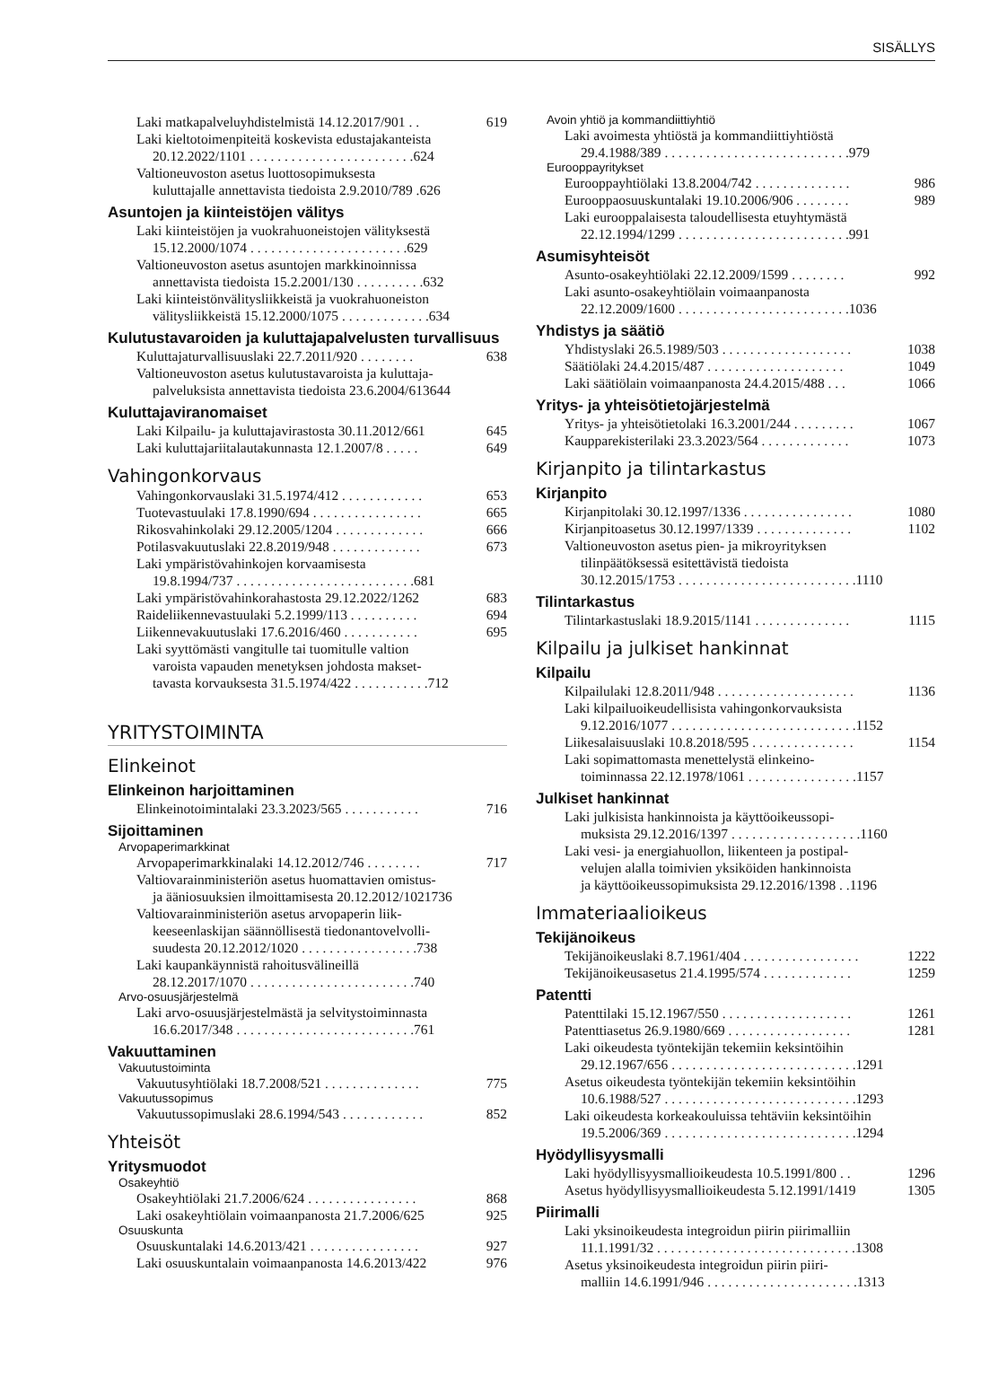SISÄLLYS
Laki matkapalveluyhdistelmistä 14.12.2017/901 . . 619
Laki kieltotoimenpiteitä koskevista edustajakanteista
20.12.2022/1101 . . . . . . . . . . . . . . . . . . . . . . . . 624
Valtioneuvoston asetus luottosopimuksesta
kuluttajalle annettavista tiedoista 2.9.2010/789 . 626
Asuntojen ja kiinteistöjen välitys
Laki kiinteistöjen ja vuokrahuoneistojen välityksestä
15.12.2000/1074 . . . . . . . . . . . . . . . . . . . . . . . 629
Valtioneuvoston asetus asuntojen markkinoinnissa
annettavista tiedoista 15.2.2001/130 . . . . . . . . . . 632
Laki kiinteistönvälitysliikkeistä ja vuokrahuoneiston
välitysliikkeistä 15.12.2000/1075 . . . . . . . . . . . . . 634
Kulutustavaroiden ja kuluttajapalvelusten turvallisuus
Kuluttajaturvallisuuslaki 22.7.2011/920 . . . . . . . . 638
Valtioneuvoston asetus kulutustavaroista ja kuluttaja-
palveluksista annettavista tiedoista 23.6.2004/613644
Kuluttajaviranomaiset
Laki Kilpailu- ja kuluttajavirastosta 30.11.2012/661 645
Laki kuluttajariitalautakunnasta 12.1.2007/8 . . . . . 649
Vahingonkorvaus
Vahingonkorvauslaki 31.5.1974/412 . . . . . . . . . . . . 653
Tuotevastuulaki 17.8.1990/694 . . . . . . . . . . . . . . . . 665
Rikosvahinkolaki 29.12.2005/1204 . . . . . . . . . . . . . 666
Potilasvakuutuslaki 22.8.2019/948 . . . . . . . . . . . . . 673
Laki ympäristövahinkojen korvaamisesta
19.8.1994/737 . . . . . . . . . . . . . . . . . . . . . . . . . . 681
Laki ympäristövahinkorahastosta 29.12.2022/1262 683
Raideliikennevastuulaki 5.2.1999/113 . . . . . . . . . . 694
Liikennevakuutuslaki 17.6.2016/460 . . . . . . . . . . . 695
Laki syyttömästi vangitulle tai tuomitulle valtion
varoista vapauden menetyksen johdosta makset-
tavasta korvauksesta 31.5.1974/422 . . . . . . . . . . . 712
YRITYSTOIMINTA
Elinkeinot
Elinkeinon harjoittaminen
Elinkeinotoimintalaki 23.3.2023/565 . . . . . . . . . . . 716
Sijoittaminen
Arvopaperimarkkinat
Arvopaperimarkkinalaki 14.12.2012/746 . . . . . . . . 717
Valtiovarainministeriön asetus huomattavien omistus-
ja ääniosuuksien ilmoittamisesta 20.12.2012/1021736
Valtiovarainministeriön asetus arvopaperin liik-
keeseenlaskijan säännöllisestä tiedonantovelvolli-
suudesta 20.12.2012/1020 . . . . . . . . . . . . . . . . . 738
Laki kaupankäynnistä rahoitusvälineillä
28.12.2017/1070 . . . . . . . . . . . . . . . . . . . . . . . . 740
Arvo-osuusjärjestelmä
Laki arvo-osuusjärjestelmästä ja selvitystoiminnasta
16.6.2017/348 . . . . . . . . . . . . . . . . . . . . . . . . . . 761
Vakuuttaminen
Vakuutustoiminta
Vakuutusyhtiölaki 18.7.2008/521 . . . . . . . . . . . . . . 775
Vakuutussopimus
Vakuutussopimuslaki 28.6.1994/543 . . . . . . . . . . . . 852
Yhteisöt
Yritysmuodot
Osakeyhtiö
Osakeyhtiölaki 21.7.2006/624 . . . . . . . . . . . . . . . . 868
Laki osakeyhtiölain voimaanpanosta 21.7.2006/625 925
Osuuskunta
Osuuskuntalaki 14.6.2013/421 . . . . . . . . . . . . . . . . 927
Laki osuuskuntalain voimaanpanosta 14.6.2013/422 976
Avoin yhtiö ja kommandiittiyhtiö
Laki avoimesta yhtiöstä ja kommandiittiyhtiöstä
29.4.1988/389 . . . . . . . . . . . . . . . . . . . . . . . . . . . 979
Eurooppayritykset
Eurooppayhtiölaki 13.8.2004/742 . . . . . . . . . . . . . . 986
Eurooppaosuuskuntalaki 19.10.2006/906 . . . . . . . . 989
Laki eurooppalaisesta taloudellisesta etuyhtymästä
22.12.1994/1299 . . . . . . . . . . . . . . . . . . . . . . . . . 991
Asumisyhteisöt
Asunto-osakeyhtiölaki 22.12.2009/1599 . . . . . . . . 992
Laki asunto-osakeyhtiölain voimaanpanosta
22.12.2009/1600 . . . . . . . . . . . . . . . . . . . . . . . . . 1036
Yhdistys ja säätiö
Yhdistyslaki 26.5.1989/503 . . . . . . . . . . . . . . . . . . . 1038
Säätiölaki 24.4.2015/487 . . . . . . . . . . . . . . . . . . . . 1049
Laki säätiölain voimaanpanosta 24.4.2015/488 . . . 1066
Yritys- ja yhteisötietojärjestelmä
Yritys- ja yhteisötietolaki 16.3.2001/244 . . . . . . . . . 1067
Kaupparekisterilaki 23.3.2023/564 . . . . . . . . . . . . . 1073
Kirjanpito ja tilintarkastus
Kirjanpito
Kirjanpitolaki 30.12.1997/1336 . . . . . . . . . . . . . . . . 1080
Kirjanpitoasetus 30.12.1997/1339 . . . . . . . . . . . . . . 1102
Valtioneuvoston asetus pien- ja mikroyrityksen
tilinpäätöksessä esitettävistä tiedoista
30.12.2015/1753 . . . . . . . . . . . . . . . . . . . . . . . . . . 1110
Tilintarkastus
Tilintarkastuslaki 18.9.2015/1141 . . . . . . . . . . . . . . 1115
Kilpailu ja julkiset hankinnat
Kilpailu
Kilpailulaki 12.8.2011/948 . . . . . . . . . . . . . . . . . . . . 1136
Laki kilpailuoikeudellisista vahingonkorvauksista
9.12.2016/1077 . . . . . . . . . . . . . . . . . . . . . . . . . . . 1152
Liikesalaisuuslaki 10.8.2018/595 . . . . . . . . . . . . . . . 1154
Laki sopimattomasta menettelystä elinkeino-
toiminnassa 22.12.1978/1061 . . . . . . . . . . . . . . . . 1157
Julkiset hankinnat
Laki julkisista hankinnoista ja käyttöoikeussopi-
muksista 29.12.2016/1397 . . . . . . . . . . . . . . . . . . . 1160
Laki vesi- ja energiahuollon, liikenteen ja postipal-
velujen alalla toimivien yksiköiden hankinnoista
ja käyttöoikeussopimuksista 29.12.2016/1398 . . 1196
Immateriaalioikeus
Tekijänoikeus
Tekijänoikeuslaki 8.7.1961/404 . . . . . . . . . . . . . . . . . 1222
Tekijänoikeusasetus 21.4.1995/574 . . . . . . . . . . . . . 1259
Patentti
Patenttilaki 15.12.1967/550 . . . . . . . . . . . . . . . . . . . 1261
Patenttiasetus 26.9.1980/669 . . . . . . . . . . . . . . . . . . 1281
Laki oikeudesta työntekijän tekemiin keksintöihin
29.12.1967/656 . . . . . . . . . . . . . . . . . . . . . . . . . . . 1291
Asetus oikeudesta työntekijän tekemiin keksintöihin
10.6.1988/527 . . . . . . . . . . . . . . . . . . . . . . . . . . . . 1293
Laki oikeudesta korkeakouluissa tehtäviin keksintöihin
19.5.2006/369 . . . . . . . . . . . . . . . . . . . . . . . . . . . . 1294
Hyödyllisyysmalli
Laki hyödyllisyysmallioikeudesta 10.5.1991/800 . . 1296
Asetus hyödyllisyysmallioikeudesta 5.12.1991/1419 1305
Piirimalli
Laki yksinoikeudesta integroidun piirin piirimalliin
11.1.1991/32 . . . . . . . . . . . . . . . . . . . . . . . . . . . . . 1308
Asetus yksinoikeudesta integroidun piirin piiri-
malliin 14.6.1991/946 . . . . . . . . . . . . . . . . . . . . . . 1313